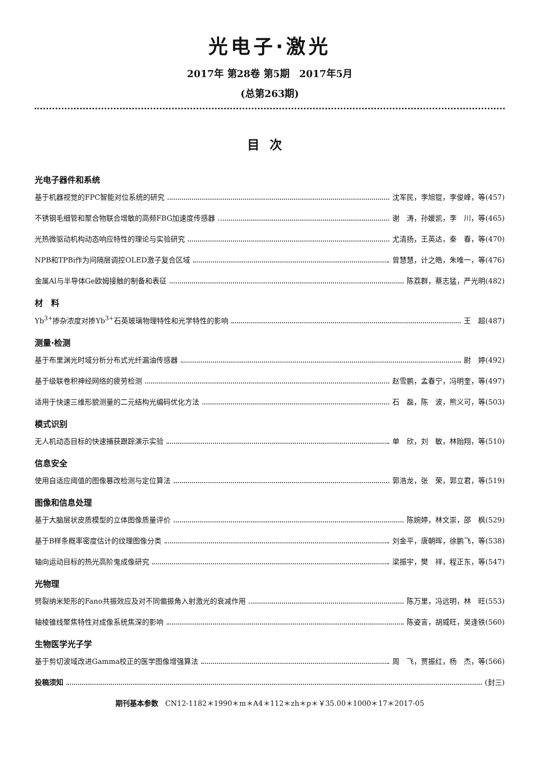光电子·激光
2017年 第28卷 第5期　2017年5月
(总第263期)
目次
光电子器件和系统
基于机器视觉的FPC智能对位系统的研究 沈军民，李旭锟，李俊峰，等(457)
不锈钢毛细管和聚合物联合增敏的高频FBG加速度传感器 谢　涛，孙媛凯，李　川，等(465)
光热微驱动机构动态响应特性的理论与实验研究 尤清扬，王英达，秦　春，等(470)
NPB和TPBi作为间隔层调控OLED激子复合区域 曾慧慧，计之皓，朱唯一，等(476)
金属Al与半导体Ge欧姆接触的制备和表征 陈荔群，蔡志猛，严光明(482)
材　料
Yb<sup>3+</sup>掺杂浓度对掺Yb<sup>3+</sup>石英玻璃物理特性和光学特性的影响 王　超(487)
测量·检测
基于布里渊光时域分析分布式光纤漏油传感器 尉　婷(492)
基于级联卷积神经网络的疲劳检测 赵雪鹏，孟春宁，冯明奎，等(497)
适用于快速三维形貌测量的二元结构光编码优化方法 石　磊，陈　波，熊义可，等(503)
模式识别
无人机动态目标的快速捕获跟踪演示实验 单　欣，刘　敏，林贻翔，等(510)
信息安全
使用自适应阈值的图像篡改检测与定位算法 郭浩龙，张　荣，郭立君，等(519)
图像和信息处理
基于大脑层状皮质模型的立体图像质量评价 陈婉婷，林文崇，邵　枫(529)
基于B样条概率密度估计的纹理图像分类 刘金平，唐朝晖，徐鹏飞，等(538)
轴向运动目标的热光高阶鬼成像研究 梁振宇，樊　祥，程正东，等(547)
光物理
劈裂纳米矩形的Fano共振效应及对不同偏振角入射激光的衰减作用 陈万里，冯远明，林　旺(553)
轴棱锥线聚焦特性对成像系统焦深的影响 陈姿言，胡威旺，吴逢铁(560)
生物医学光子学
基于剪切波域改进Gamma校正的医学图像增强算法 周　飞，贾振红，杨　杰，等(566)
投稿须知 (封三)
期刊基本参数　CN12-1182＊1990＊m＊A4＊112＊zh＊p＊￥35.00＊1000＊17＊2017-05